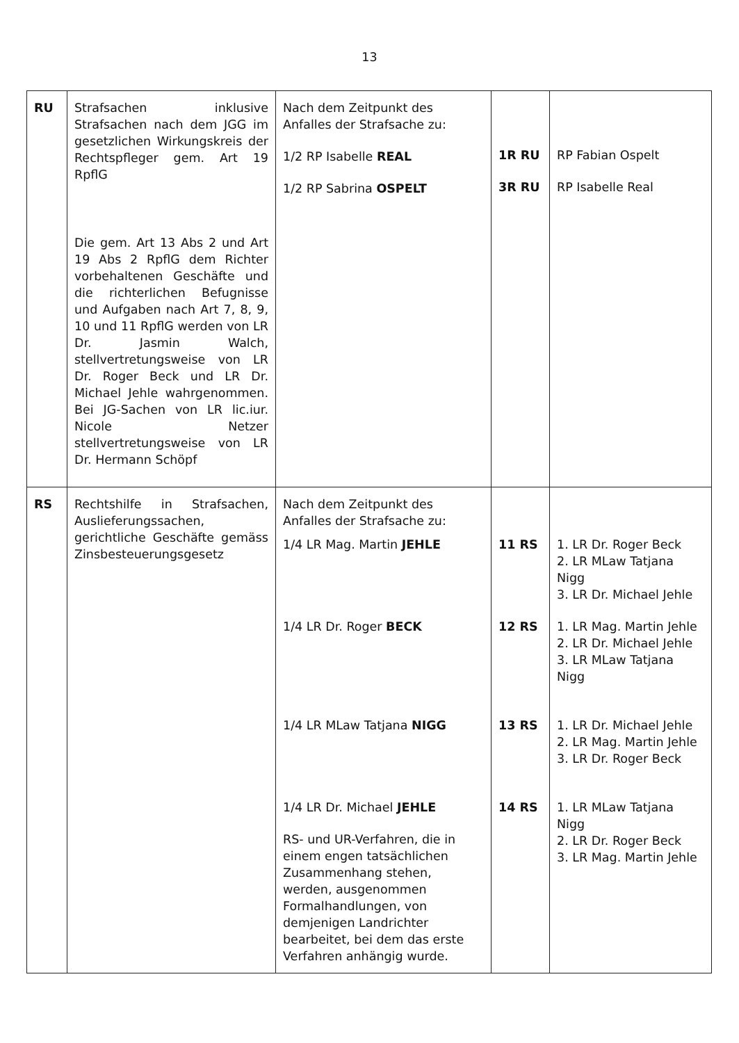13
| RU | Strafsachen inklusive Strafsachen nach dem JGG im gesetzlichen Wirkungskreis der Rechtspfleger gem. Art 19 RpflG Die gem. Art 13 Abs 2 und Art 19 Abs 2 RpflG dem Richter vorbehaltenen Geschäfte und die richterlichen Befugnisse und Aufgaben nach Art 7, 8, 9, 10 und 11 RpflG werden von LR Dr. Jasmin Walch, stellvertretungsweise von LR Dr. Roger Beck und LR Dr. Michael Jehle wahrgenommen. Bei JG-Sachen von LR lic.iur. Nicole Netzer stellvertretungsweise von LR Dr. Hermann Schöpf | Nach dem Zeitpunkt des Anfalles der Strafsache zu: 1/2 RP Isabelle REAL 1/2 RP Sabrina OSPELT | 1R RU 3R RU | RP Fabian Ospelt RP Isabelle Real |
| RS | Rechtshilfe in Strafsachen, Auslieferungssachen, gerichtliche Geschäfte gemäss Zinsbesteuerungsgesetz | Nach dem Zeitpunkt des Anfalles der Strafsache zu: 1/4 LR Mag. Martin JEHLE 1/4 LR Dr. Roger BECK 1/4 LR MLaw Tatjana NIGG 1/4 LR Dr. Michael JEHLE RS- und UR-Verfahren, die in einem engen tatsächlichen Zusammenhang stehen, werden, ausgenommen Formalhandlungen, von demjenigen Landrichter bearbeitet, bei dem das erste Verfahren anhängig wurde. | 11 RS 12 RS 13 RS 14 RS | 1. LR Dr. Roger Beck 2. LR MLaw Tatjana Nigg 3. LR Dr. Michael Jehle 1. LR Mag. Martin Jehle 2. LR Dr. Michael Jehle 3. LR MLaw Tatjana Nigg 1. LR Dr. Michael Jehle 2. LR Mag. Martin Jehle 3. LR Dr. Roger Beck 1. LR MLaw Tatjana Nigg 2. LR Dr. Roger Beck 3. LR Mag. Martin Jehle |